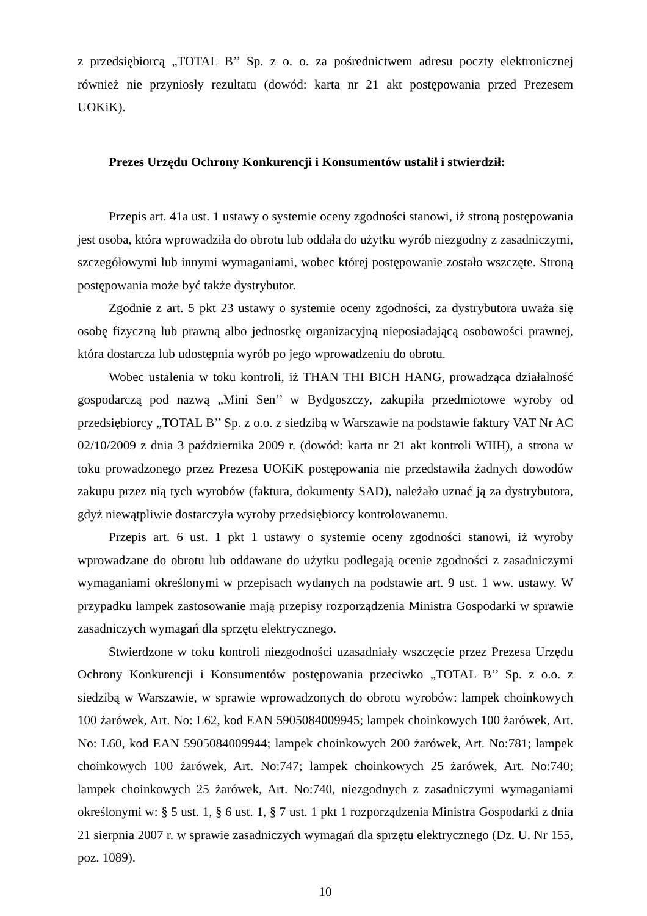z przedsiębiorcą „TOTAL B’’ Sp. z o. o. za pośrednictwem adresu poczty elektronicznej również nie przyniosły rezultatu (dowód: karta nr 21 akt postępowania przed Prezesem UOKiK).
Prezes Urzędu Ochrony Konkurencji i Konsumentów ustalił i stwierdził:
Przepis art. 41a ust. 1 ustawy o systemie oceny zgodności stanowi, iż stroną postępowania jest osoba, która wprowadziła do obrotu lub oddała do użytku wyrób niezgodny z zasadniczymi, szczegółowymi lub innymi wymaganiami, wobec której postępowanie zostało wszczęte. Stroną postępowania może być także dystrybutor.
Zgodnie z art. 5 pkt 23 ustawy o systemie oceny zgodności, za dystrybutora uważa się osobę fizyczną lub prawną albo jednostkę organizacyjną nieposiadającą osobowości prawnej, która dostarcza lub udostępnia wyrób po jego wprowadzeniu do obrotu.
Wobec ustalenia w toku kontroli, iż THAN THI BICH HANG, prowadząca działalność gospodarczą pod nazwą „Mini Sen’’ w Bydgoszczy, zakupiła przedmiotowe wyroby od przedsiębiorcy „TOTAL B’’ Sp. z o.o. z siedzibą w Warszawie na podstawie faktury VAT Nr AC 02/10/2009 z dnia 3 października 2009 r. (dowód: karta nr 21 akt kontroli WIIH), a strona w toku prowadzonego przez Prezesa UOKiK postępowania nie przedstawiła żadnych dowodów zakupu przez nią tych wyrobów (faktura, dokumenty SAD), należało uznać ją za dystrybutora, gdyż niewątpliwie dostarczyła wyroby przedsiębiorcy kontrolowanemu.
Przepis art. 6 ust. 1 pkt 1 ustawy o systemie oceny zgodności stanowi, iż wyroby wprowadzane do obrotu lub oddawane do użytku podlegają ocenie zgodności z zasadniczymi wymaganiami określonymi w przepisach wydanych na podstawie art. 9 ust. 1 ww. ustawy. W przypadku lampek zastosowanie mają przepisy rozporządzenia Ministra Gospodarki w sprawie zasadniczych wymagań dla sprzętu elektrycznego.
Stwierdzone w toku kontroli niezgodności uzasadniały wszczęcie przez Prezesa Urzędu Ochrony Konkurencji i Konsumentów postępowania przeciwko „TOTAL B’’ Sp. z o.o. z siedzibą w Warszawie, w sprawie wprowadzonych do obrotu wyrobów: lampek choinkowych 100 żarówek, Art. No: L62, kod EAN 5905084009945; lampek choinkowych 100 żarówek, Art. No: L60, kod EAN 5905084009944; lampek choinkowych 200 żarówek, Art. No:781; lampek choinkowych 100 żarówek, Art. No:747; lampek choinkowych 25 żarówek, Art. No:740; lampek choinkowych 25 żarówek, Art. No:740, niezgodnych z zasadniczymi wymaganiami określonymi w: § 5 ust. 1, § 6 ust. 1, § 7 ust. 1 pkt 1 rozporządzenia Ministra Gospodarki z dnia 21 sierpnia 2007 r. w sprawie zasadniczych wymagań dla sprzętu elektrycznego (Dz. U. Nr 155, poz. 1089).
10